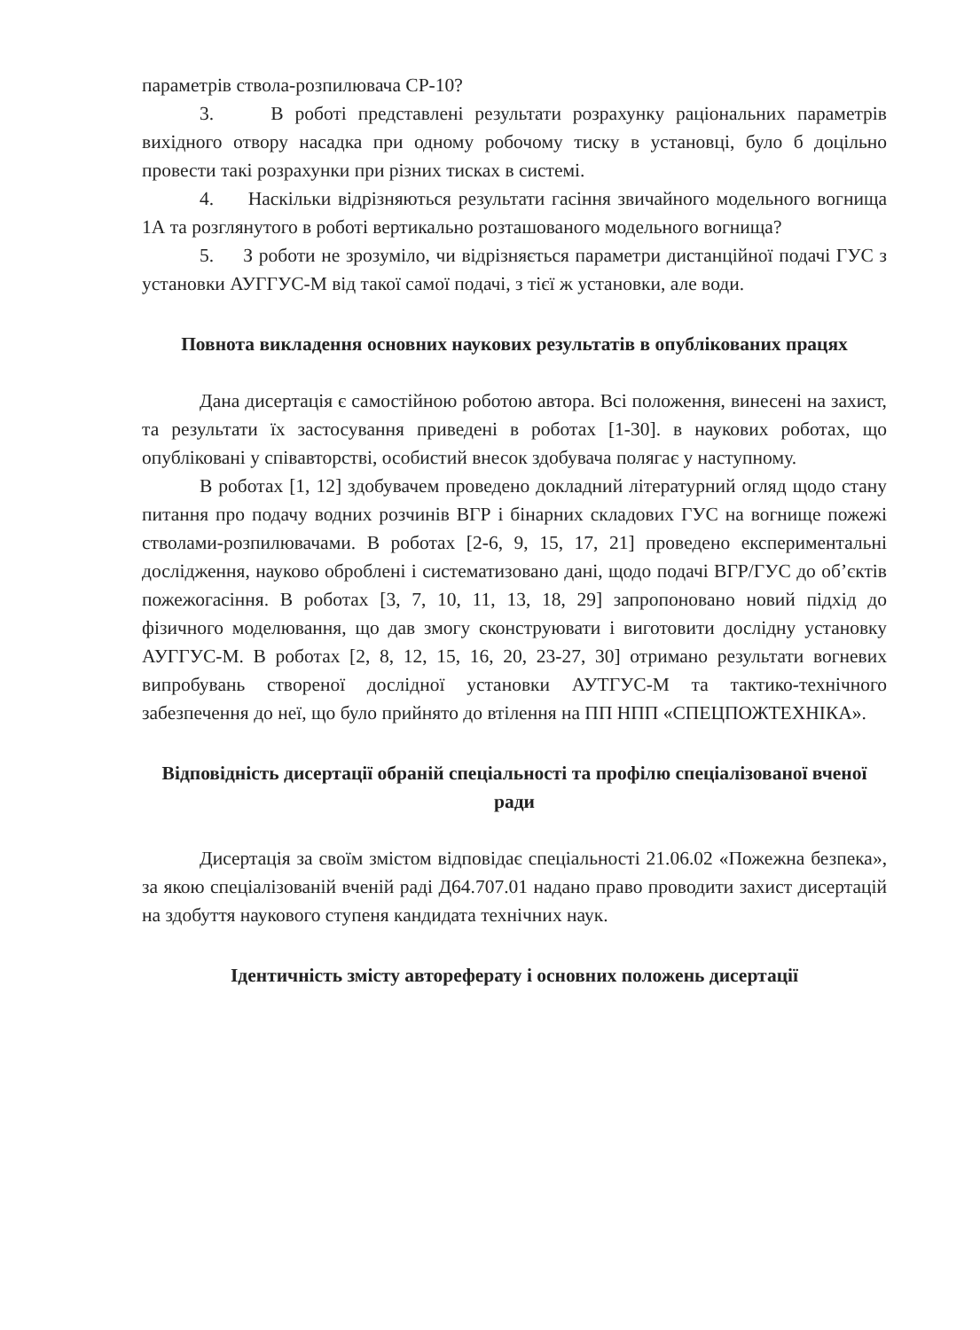параметрів ствола-розпилювача СР-10?
3. В роботі представлені результати розрахунку раціональних параметрів вихідного отвору насадка при одному робочому тиску в установці, було б доцільно провести такі розрахунки при різних тисках в системі.
4. Наскільки відрізняються результати гасіння звичайного модельного вогнища 1А та розглянутого в роботі вертикально розташованого модельного вогнища?
5. З роботи не зрозуміло, чи відрізняється параметри дистанційної подачі ГУС з установки АУГГУС-М від такої самої подачі, з тієї ж установки, але води.
Повнота викладення основних наукових результатів в опублікованих працях
Дана дисертація є самостійною роботою автора. Всі положення, винесені на захист, та результати їх застосування приведені в роботах [1-30]. в наукових роботах, що опубліковані у співавторстві, особистий внесок здобувача полягає у наступному.
В роботах [1, 12] здобувачем проведено докладний літературний огляд щодо стану питання про подачу водних розчинів ВГР і бінарних складових ГУС на вогнище пожежі стволами-розпилювачами. В роботах [2-6, 9, 15, 17, 21] проведено експериментальні дослідження, науково оброблені і систематизовано дані, щодо подачі ВГР/ГУС до об’єктів пожежогасіння. В роботах [3, 7, 10, 11, 13, 18, 29] запропоновано новий підхід до фізичного моделювання, що дав змогу сконструювати і виготовити дослідну установку АУГГУС-М. В роботах [2, 8, 12, 15, 16, 20, 23-27, 30] отримано результати вогневих випробувань створеної дослідної установки АУТГУС-М та тактико-технічного забезпечення до неї, що було прийнято до втілення на ПП НПП «СПЕЦПОЖТЕХНІКА».
Відповідність дисертації обраній спеціальності та профілю спеціалізованої вченої ради
Дисертація за своїм змістом відповідає спеціальності 21.06.02 «Пожежна безпека», за якою спеціалізованій вченій раді Д64.707.01 надано право проводити захист дисертацій на здобуття наукового ступеня кандидата технічних наук.
Ідентичність змісту автореферату і основних положень дисертації